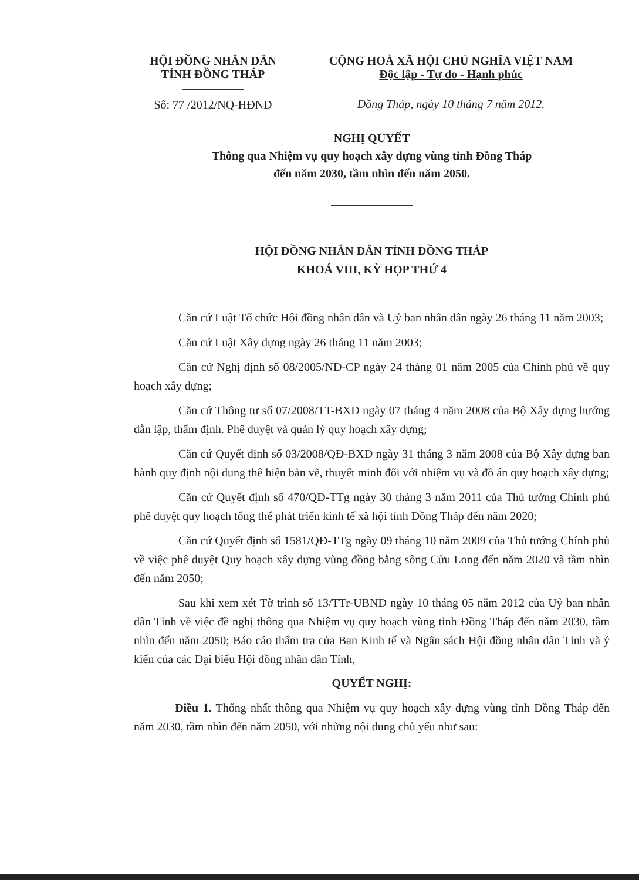HỘI ĐỒNG NHÂN DÂN
TỈNH ĐỒNG THÁP
Số: 77 /2012/NQ-HĐND
CỘNG HOÀ XÃ HỘI CHỦ NGHĨA VIỆT NAM
Độc lập - Tự do - Hạnh phúc
Đồng Tháp, ngày 10 tháng 7 năm 2012.
NGHỊ QUYẾT
Thông qua Nhiệm vụ quy hoạch xây dựng vùng tỉnh Đồng Tháp
đến năm 2030, tầm nhìn đến năm 2050.
HỘI ĐỒNG NHÂN DÂN TỈNH ĐỒNG THÁP
KHOÁ VIII, KỲ HỌP THỨ 4
Căn cứ Luật Tổ chức Hội đồng nhân dân và Uỷ ban nhân dân ngày 26 tháng 11 năm 2003;
Căn cứ Luật Xây dựng ngày 26 tháng 11 năm 2003;
Căn cứ Nghị định số 08/2005/NĐ-CP ngày 24 tháng 01 năm 2005 của Chính phủ về quy hoạch xây dựng;
Căn cứ Thông tư số 07/2008/TT-BXD ngày 07 tháng 4 năm 2008 của Bộ Xây dựng hướng dẫn lập, thẩm định. Phê duyệt và quản lý quy hoạch xây dựng;
Căn cứ Quyết định số 03/2008/QĐ-BXD ngày 31 tháng 3 năm 2008 của Bộ Xây dựng ban hành quy định nội dung thể hiện bản vẽ, thuyết minh đối với nhiệm vụ và đồ án quy hoạch xây dựng;
Căn cứ Quyết định số 470/QĐ-TTg ngày 30 tháng 3 năm 2011 của Thủ tướng Chính phủ phê duyệt quy hoạch tổng thể phát triển kinh tế xã hội tỉnh Đồng Tháp đến năm 2020;
Căn cứ Quyết định số 1581/QĐ-TTg ngày 09 tháng 10 năm 2009 của Thủ tướng Chính phủ về việc phê duyệt Quy hoạch xây dựng vùng đồng bằng sông Cửu Long đến năm 2020 và tầm nhìn đến năm 2050;
Sau khi xem xét Tờ trình số 13/TTr-UBND ngày 10 tháng 05 năm 2012 của Uỷ ban nhân dân Tỉnh về việc đề nghị thông qua Nhiệm vụ quy hoạch vùng tỉnh Đồng Tháp đến năm 2030, tầm nhìn đến năm 2050; Báo cáo thẩm tra của Ban Kinh tế và Ngân sách Hội đồng nhân dân Tỉnh và ý kiến của các Đại biểu Hội đồng nhân dân Tỉnh,
QUYẾT NGHỊ:
Điều 1. Thống nhất thông qua Nhiệm vụ quy hoạch xây dựng vùng tỉnh Đồng Tháp đến năm 2030, tầm nhìn đến năm 2050, với những nội dung chủ yếu như sau: